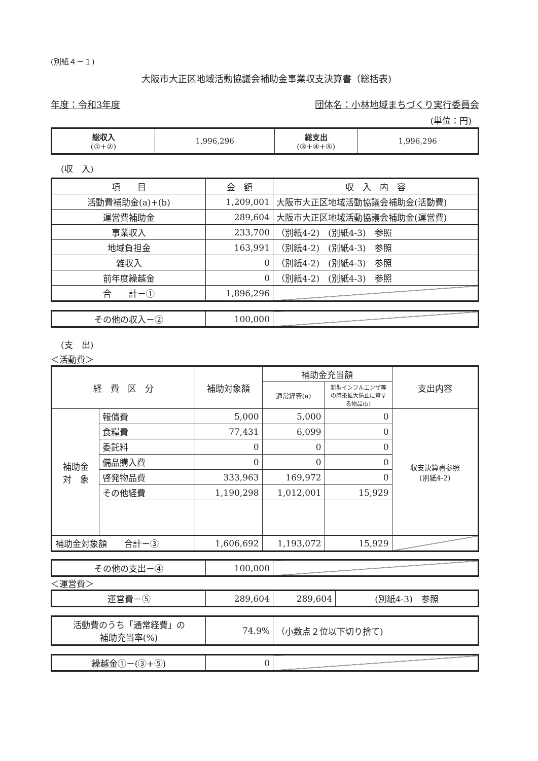(別紙４－１)
大阪市大正区地域活動協議会補助金事業収支決算書（総括表)
年度：令和3年度 団体名：小林地域まちづくり実行委員会
(単位：円)
| 総収入 (①+②) | 1,996,296 | 総支出 (③+④+⑤) | 1,996,296 |
(収　入)
| 項 目 | 金 額 | 収 入 内 容 |
| --- | --- | --- |
| 活動費補助金(a)+(b) | 1,209,001 | 大阪市大正区地域活動協議会補助金(活動費) |
| 運営費補助金 | 289,604 | 大阪市大正区地域活動協議会補助金(運営費) |
| 事業収入 | 233,700 | （別紙4-2) (別紙4-3) 参照 |
| 地域負担金 | 163,991 | （別紙4-2) (別紙4-3) 参照 |
| 雑収入 | 0 | （別紙4-2) (別紙4-3) 参照 |
| 前年度繰越金 | 0 | （別紙4-2) (別紙4-3) 参照 |
| 合 計－① | 1,896,296 | |
| その他の収入－② | 100,000 | |
(支　出)
＜活動費＞
| 経 費 区 分 | | 補助対象額 | 補助金充当額 | | 支出内容 |
| --- | --- | --- | --- | --- | --- |
| | | | 通常経費(a) | 新型インフルエンザ等の感染拡大防止に資する物品(b) | |
| 補助金 対 象 | 報償費 | 5,000 | 5,000 | 0 | 収支決算書参照 (別紙4-2) |
| | 食糧費 | 77,431 | 6,099 | 0 | |
| | 委託料 | 0 | 0 | 0 | |
| | 備品購入費 | 0 | 0 | 0 | |
| | 啓発物品費 | 333,963 | 169,972 | 0 | |
| | その他経費 | 1,190,298 | 1,012,001 | 15,929 | |
| 補助金対象額 合計－③ | | 1,606,692 | 1,193,072 | 15,929 | |
| その他の支出－④ | 100,000 | |
＜運営費＞
| 運営費－⑤ | 289,604 | 289,604 | (別紙4-3) 参照 |
| 活動費のうち「通常経費」の 補助充当率(%) | 74.9% | （小数点２位以下切り捨て) |
| 繰越金①－(③+⑤) | 0 | |